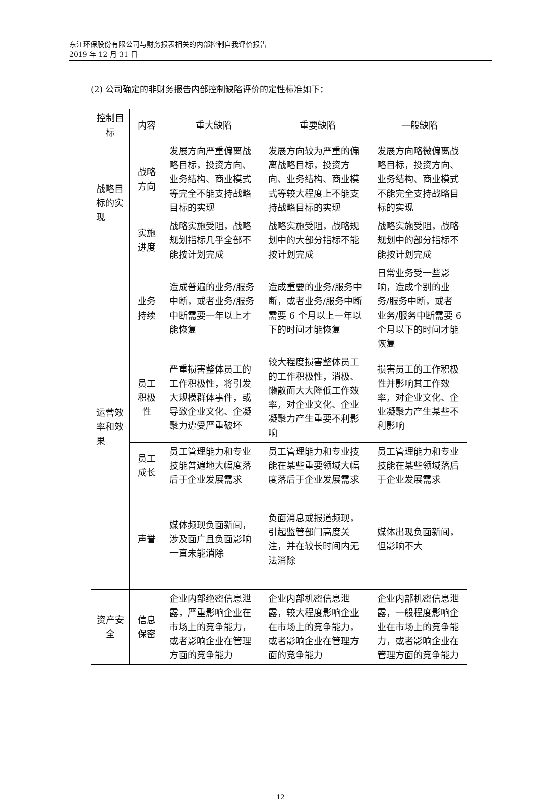东江环保股份有限公司与财务报表相关的内部控制自我评价报告
2019 年 12 月 31 日
(2) 公司确定的非财务报告内部控制缺陷评价的定性标准如下：
| 控制目标 | 内容 | 重大缺陷 | 重要缺陷 | 一般缺陷 |
| --- | --- | --- | --- | --- |
| 战略目标的实现 | 战略方向 | 发展方向严重偏离战略目标，投资方向、业务结构、商业模式等完全不能支持战略目标的实现 | 发展方向较为严重的偏离战略目标，投资方向、业务结构、商业模式等较大程度上不能支持战略目标的实现 | 发展方向略微偏离战略目标，投资方向、业务结构、商业模式不能完全支持战略目标的实现 |
| | 实施进度 | 战略实施受阻，战略规划指标几乎全部不能按计划完成 | 战略实施受阻，战略规划中的大部分指标不能按计划完成 | 战略实施受阻，战略规划中的部分指标不能按计划完成 |
| 运营效率和效果 | 业务持续 | 造成普遍的业务/服务中断，或者业务/服务中断需要一年以上才能恢复 | 造成重要的业务/服务中断，或者业务/服务中断需要 6 个月以上一年以下的时间才能恢复 | 日常业务受一些影响，造成个别的业务/服务中断，或者业务/服务中断需要 6 个月以下的时间才能恢复 |
| | 员工积极性 | 严重损害整体员工的工作积极性，将引发大规模群体事件，或导致企业文化、企凝聚力遭受严重破坏 | 较大程度损害整体员工的工作积极性，消极、懒散而大大降低工作效率，对企业文化、企业凝聚力产生重要不利影响 | 损害员工的工作积极性并影响其工作效率，对企业文化、企业凝聚力产生某些不利影响 |
| | 员工成长 | 员工管理能力和专业技能普遍地大幅度落后于企业发展需求 | 员工管理能力和专业技能在某些重要领域大幅度落后于企业发展需求 | 员工管理能力和专业技能在某些领域落后于企业发展需求 |
| | 声誉 | 媒体频现负面新闻，涉及面广且负面影响一直未能消除 | 负面消息或报道频现，引起监管部门高度关注，并在较长时间内无法消除 | 媒体出现负面新闻，但影响不大 |
| 资产安全 | 信息保密 | 企业内部绝密信息泄露，严重影响企业在市场上的竞争能力，或者影响企业在管理方面的竞争能力 | 企业内部机密信息泄露，较大程度影响企业在市场上的竞争能力，或者影响企业在管理方面的竞争能力 | 企业内部机密信息泄露，一般程度影响企业在市场上的竞争能力，或者影响企业在管理方面的竞争能力 |
12